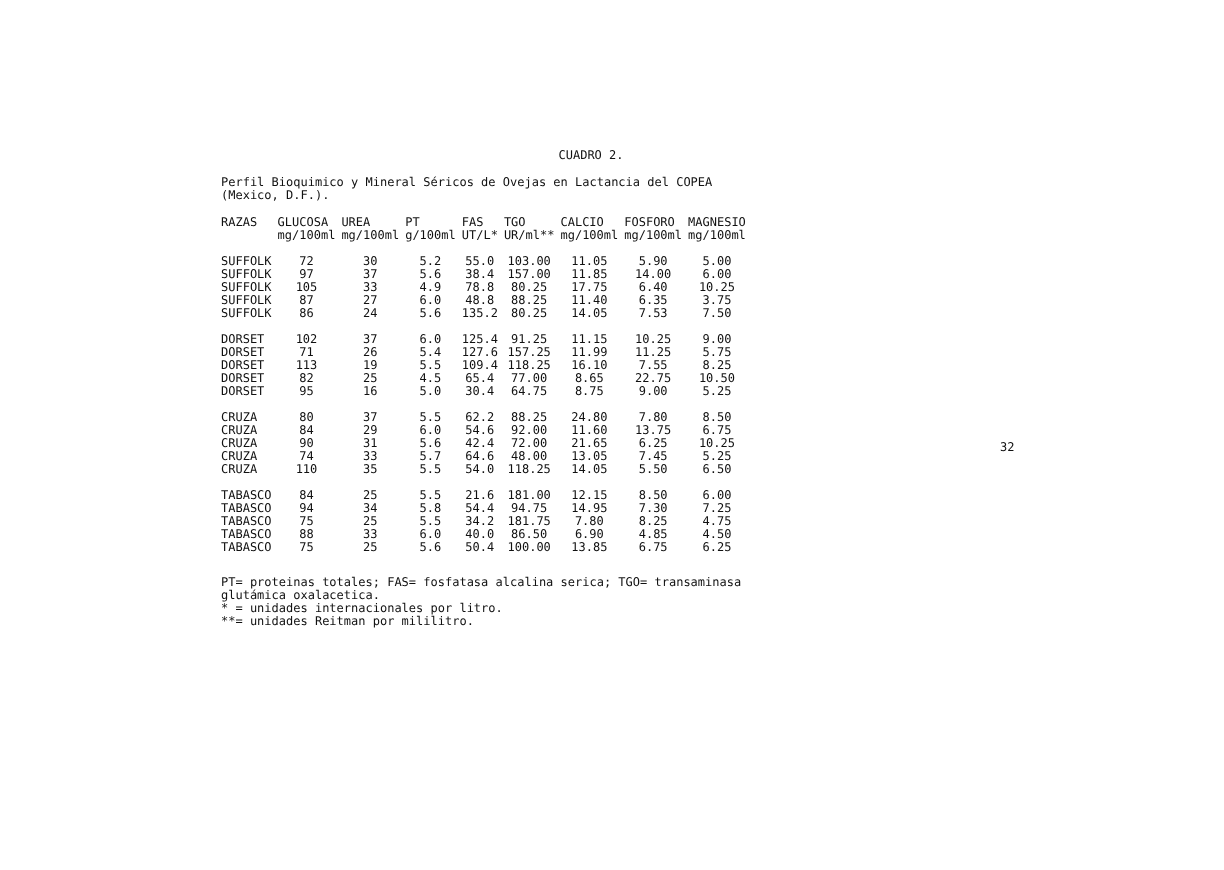CUADRO 2.
Perfil Bioquimico y Mineral Séricos de Ovejas en Lactancia del COPEA
(Mexico, D.F.).
| RAZAS | GLUCOSA mg/100ml | UREA mg/100ml | PT g/100ml | FAS UT/L* | TGO UR/ml** | CALCIO mg/100ml | FOSFORO mg/100ml | MAGNESIO mg/100ml |
| --- | --- | --- | --- | --- | --- | --- | --- | --- |
| SUFFOLK | 72 | 30 | 5.2 | 55.0 | 103.00 | 11.05 | 5.90 | 5.00 |
| SUFFOLK | 97 | 37 | 5.6 | 38.4 | 157.00 | 11.85 | 14.00 | 6.00 |
| SUFFOLK | 105 | 33 | 4.9 | 78.8 | 80.25 | 17.75 | 6.40 | 10.25 |
| SUFFOLK | 87 | 27 | 6.0 | 48.8 | 88.25 | 11.40 | 6.35 | 3.75 |
| SUFFOLK | 86 | 24 | 5.6 | 135.2 | 80.25 | 14.05 | 7.53 | 7.50 |
| DORSET | 102 | 37 | 6.0 | 125.4 | 91.25 | 11.15 | 10.25 | 9.00 |
| DORSET | 71 | 26 | 5.4 | 127.6 | 157.25 | 11.99 | 11.25 | 5.75 |
| DORSET | 113 | 19 | 5.5 | 109.4 | 118.25 | 16.10 | 7.55 | 8.25 |
| DORSET | 82 | 25 | 4.5 | 65.4 | 77.00 | 8.65 | 22.75 | 10.50 |
| DORSET | 95 | 16 | 5.0 | 30.4 | 64.75 | 8.75 | 9.00 | 5.25 |
| CRUZA | 80 | 37 | 5.5 | 62.2 | 88.25 | 24.80 | 7.80 | 8.50 |
| CRUZA | 84 | 29 | 6.0 | 54.6 | 92.00 | 11.60 | 13.75 | 6.75 |
| CRUZA | 90 | 31 | 5.6 | 42.4 | 72.00 | 21.65 | 6.25 | 10.25 |
| CRUZA | 74 | 33 | 5.7 | 64.6 | 48.00 | 13.05 | 7.45 | 5.25 |
| CRUZA | 110 | 35 | 5.5 | 54.0 | 118.25 | 14.05 | 5.50 | 6.50 |
| TABASCO | 84 | 25 | 5.5 | 21.6 | 181.00 | 12.15 | 8.50 | 6.00 |
| TABASCO | 94 | 34 | 5.8 | 54.4 | 94.75 | 14.95 | 7.30 | 7.25 |
| TABASCO | 75 | 25 | 5.5 | 34.2 | 181.75 | 7.80 | 8.25 | 4.75 |
| TABASCO | 88 | 33 | 6.0 | 40.0 | 86.50 | 6.90 | 4.85 | 4.50 |
| TABASCO | 75 | 25 | 5.6 | 50.4 | 100.00 | 13.85 | 6.75 | 6.25 |
PT= proteinas totales; FAS= fosfatasa alcalina serica; TGO= transaminasa
glutámica oxalacetica.
* = unidades internacionales por litro.
**= unidades Reitman por mililitro.
32